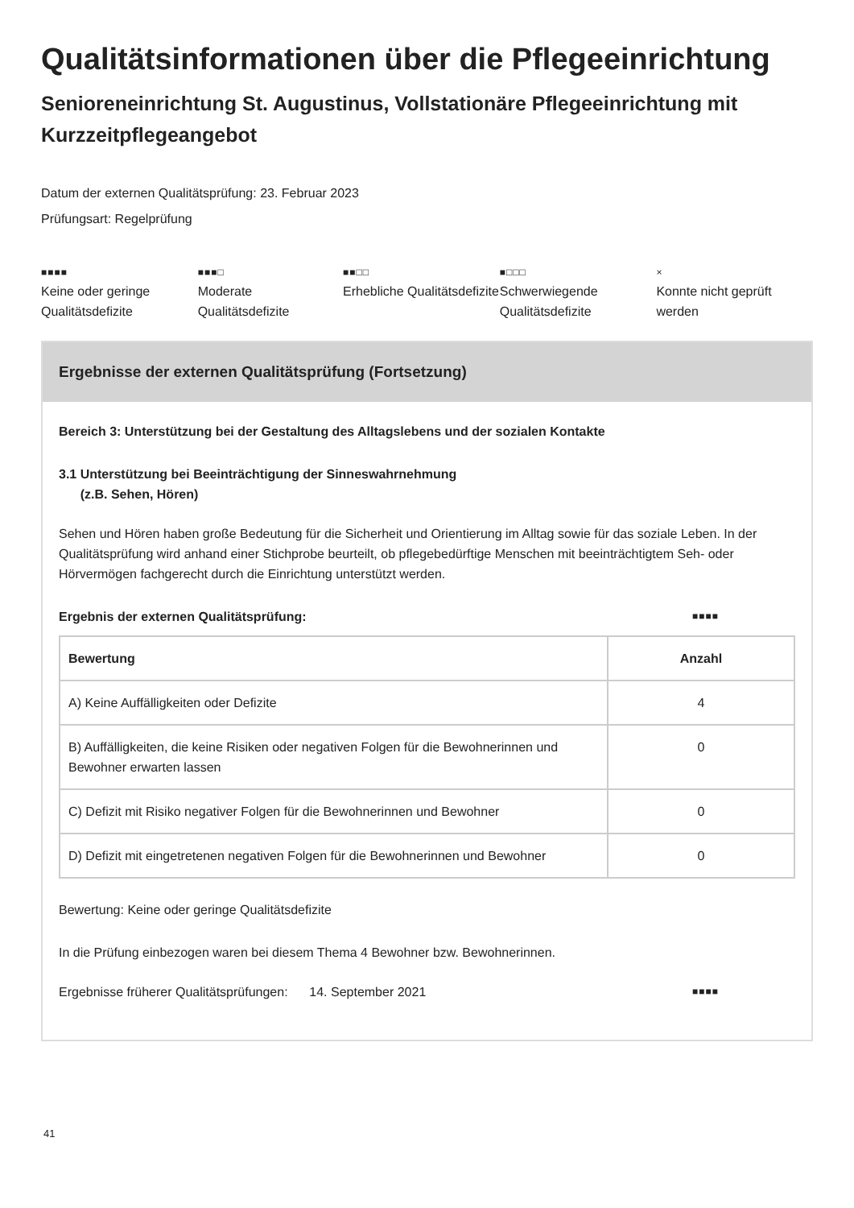Qualitätsinformationen über die Pflegeeinrichtung
Senioreneinrichtung St. Augustinus, Vollstationäre Pflegeeinrichtung mit Kurzzeitpflegeangebot
Datum der externen Qualitätsprüfung: 23. Februar 2023
Prüfungsart: Regelprüfung
■■■■
Keine oder geringe Qualitätsdefizite
■■■□
Moderate Qualitätsdefizite
■■□□
Erhebliche Qualitätsdefizite
■□□□
Schwerwiegende Qualitätsdefizite
×
Konnte nicht geprüft werden
Ergebnisse der externen Qualitätsprüfung (Fortsetzung)
Bereich 3: Unterstützung bei der Gestaltung des Alltagslebens und der sozialen Kontakte
3.1 Unterstützung bei Beeinträchtigung der Sinneswahrnehmung
(z.B. Sehen, Hören)
Sehen und Hören haben große Bedeutung für die Sicherheit und Orientierung im Alltag sowie für das soziale Leben. In der Qualitätsprüfung wird anhand einer Stichprobe beurteilt, ob pflegebedürftige Menschen mit beeinträchtigtem Seh- oder Hörvermögen fachgerecht durch die Einrichtung unterstützt werden.
Ergebnis der externen Qualitätsprüfung: ■■■■
| Bewertung | Anzahl |
| --- | --- |
| A) Keine Auffälligkeiten oder Defizite | 4 |
| B) Auffälligkeiten, die keine Risiken oder negativen Folgen für die Bewohnerinnen und Bewohner erwarten lassen | 0 |
| C) Defizit mit Risiko negativer Folgen für die Bewohnerinnen und Bewohner | 0 |
| D) Defizit mit eingetretenen negativen Folgen für die Bewohnerinnen und Bewohner | 0 |
Bewertung: Keine oder geringe Qualitätsdefizite
In die Prüfung einbezogen waren bei diesem Thema 4 Bewohner bzw. Bewohnerinnen.
Ergebnisse früherer Qualitätsprüfungen: 14. September 2021 ■■■■
41